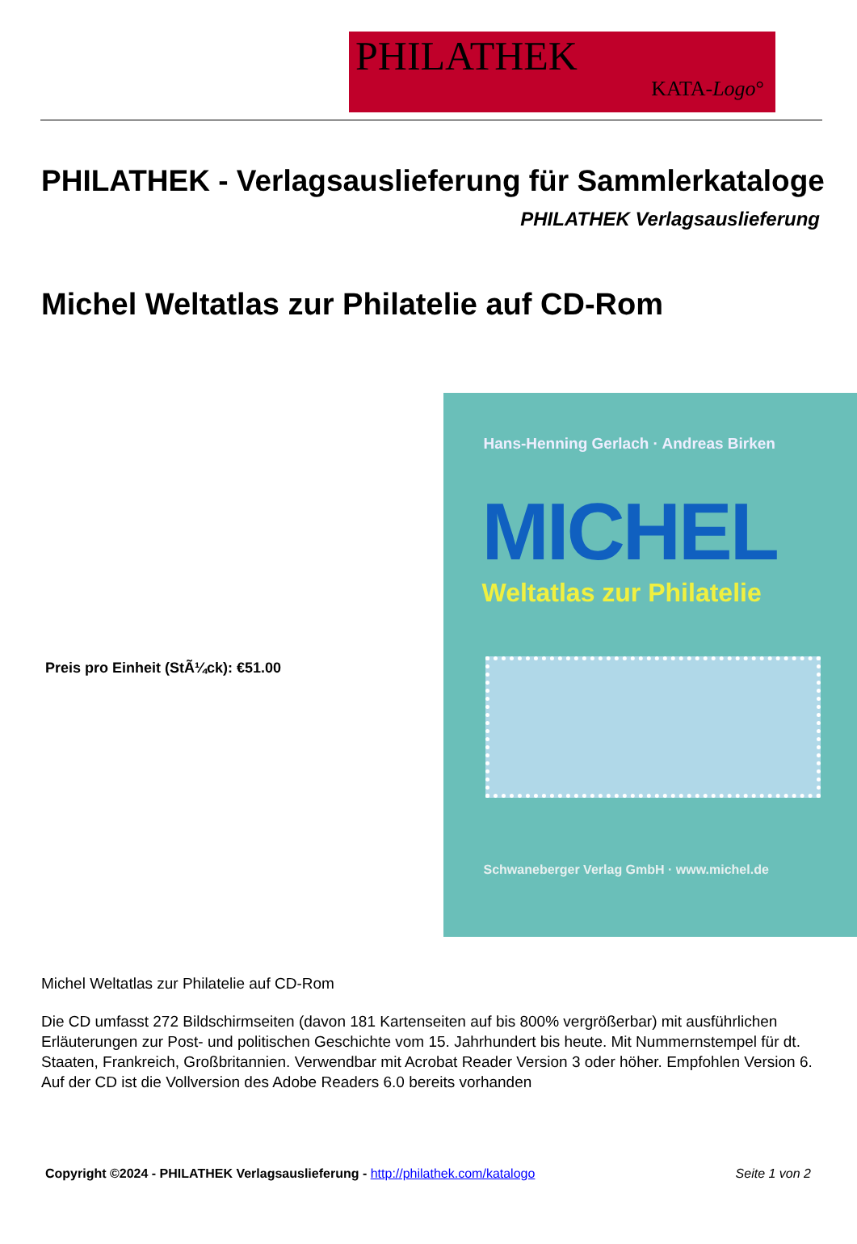PHILATHEK
KATA-Logo°
PHILATHEK - Verlagsauslieferung für Sammlerkataloge
PHILATHEK Verlagsauslieferung
Michel Weltatlas zur Philatelie auf CD-Rom
Preis pro Einheit (StÃ¼ck): €51.00
Hans-Henning Gerlach · Andreas Birken
MICHEL
Weltatlas zur Philatelie
Schwaneberger Verlag GmbH · www.michel.de
Michel Weltatlas zur Philatelie auf CD-Rom
Die CD umfasst 272 Bildschirmseiten (davon 181 Kartenseiten auf bis 800% vergrößerbar) mit ausführlichen Erläuterungen zur Post- und politischen Geschichte vom 15. Jahrhundert bis heute. Mit Nummernstempel für dt. Staaten, Frankreich, Großbritannien. Verwendbar mit Acrobat Reader Version 3 oder höher. Empfohlen Version 6. Auf der CD ist die Vollversion des Adobe Readers 6.0 bereits vorhanden
Copyright ©2024 - PHILATHEK Verlagsauslieferung - http://philathek.com/katalogo Seite 1 von 2